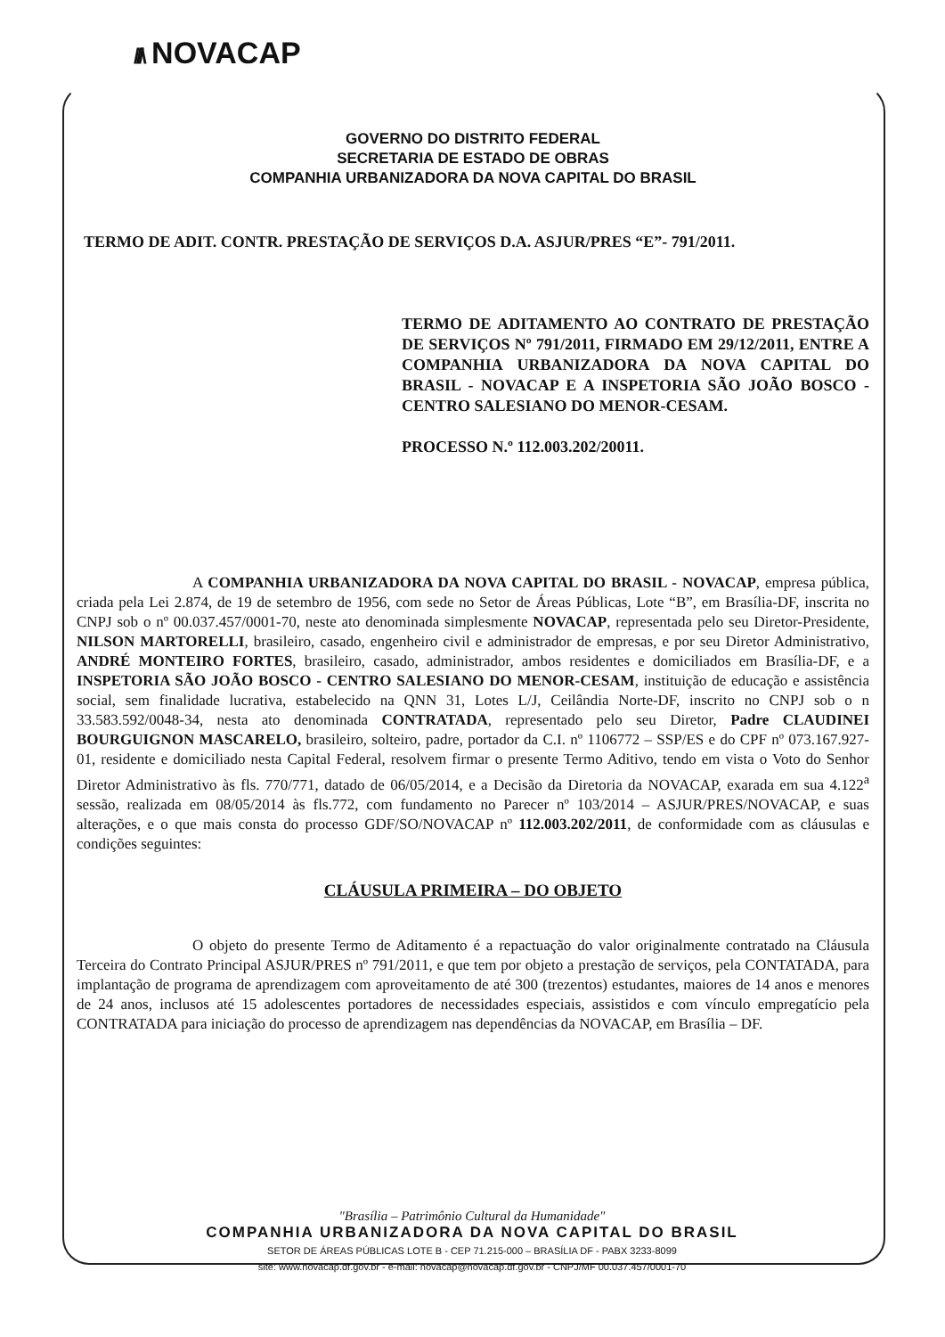///\ NOVACAP
GOVERNO DO DISTRITO FEDERAL
SECRETARIA DE ESTADO DE OBRAS
COMPANHIA URBANIZADORA DA NOVA CAPITAL DO BRASIL
TERMO DE ADIT. CONTR. PRESTAÇÃO DE SERVIÇOS D.A. ASJUR/PRES “E”- 791/2011.
TERMO DE ADITAMENTO AO CONTRATO DE PRESTAÇÃO DE SERVIÇOS Nº 791/2011, FIRMADO EM 29/12/2011, ENTRE A COMPANHIA URBANIZADORA DA NOVA CAPITAL DO BRASIL - NOVACAP E A INSPETORIA SÃO JOÃO BOSCO - CENTRO SALESIANO DO MENOR-CESAM.
PROCESSO N.º 112.003.202/20011.
A COMPANHIA URBANIZADORA DA NOVA CAPITAL DO BRASIL - NOVACAP, empresa pública, criada pela Lei 2.874, de 19 de setembro de 1956, com sede no Setor de Áreas Públicas, Lote “B”, em Brasília-DF, inscrita no CNPJ sob o nº 00.037.457/0001-70, neste ato denominada simplesmente NOVACAP, representada pelo seu Diretor-Presidente, NILSON MARTORELLI, brasileiro, casado, engenheiro civil e administrador de empresas, e por seu Diretor Administrativo, ANDRÉ MONTEIRO FORTES, brasileiro, casado, administrador, ambos residentes e domiciliados em Brasília-DF, e a INSPETORIA SÃO JOÃO BOSCO - CENTRO SALESIANO DO MENOR-CESAM, instituição de educação e assistência social, sem finalidade lucrativa, estabelecido na QNN 31, Lotes L/J, Ceilândia Norte-DF, inscrito no CNPJ sob o n 33.583.592/0048-34, nesta ato denominada CONTRATADA, representado pelo seu Diretor, Padre CLAUDINEI BOURGUIGNON MASCARELO, brasileiro, solteiro, padre, portador da C.I. nº 1106772 – SSP/ES e do CPF nº 073.167.927-01, residente e domiciliado nesta Capital Federal, resolvem firmar o presente Termo Aditivo, tendo em vista o Voto do Senhor Diretor Administrativo às fls. 770/771, datado de 06/05/2014, e a Decisão da Diretoria da NOVACAP, exarada em sua 4.122<sup>a</sup> sessão, realizada em 08/05/2014 às fls.772, com fundamento no Parecer nº 103/2014 – ASJUR/PRES/NOVACAP, e suas alterações, e o que mais consta do processo GDF/SO/NOVACAP nº 112.003.202/2011, de conformidade com as cláusulas e condições seguintes:
CLÁUSULA PRIMEIRA – DO OBJETO
O objeto do presente Termo de Aditamento é a repactuação do valor originalmente contratado na Cláusula Terceira do Contrato Principal ASJUR/PRES nº 791/2011, e que tem por objeto a prestação de serviços, pela CONTATADA, para implantação de programa de aprendizagem com aproveitamento de até 300 (trezentos) estudantes, maiores de 14 anos e menores de 24 anos, inclusos até 15 adolescentes portadores de necessidades especiais, assistidos e com vínculo empregatício pela CONTRATADA para iniciação do processo de aprendizagem nas dependências da NOVACAP, em Brasília – DF.
"Brasília – Patrimônio Cultural da Humanidade"
COMPANHIA URBANIZADORA DA NOVA CAPITAL DO BRASIL
SETOR DE ÁREAS PÚBLICAS LOTE B - CEP 71.215-000 – BRASÍLIA DF - PABX 3233-8099
site: www.novacap.df.gov.br - e-mail: novacap@novacap.df.gov.br - CNPJ/MF 00.037.457/0001-70